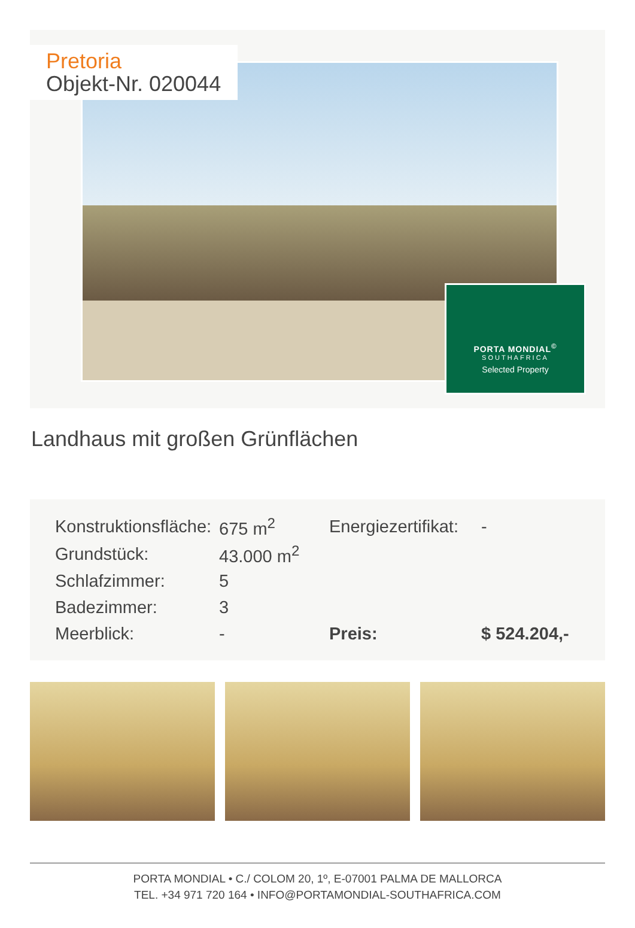Pretoria
Objekt-Nr. 020044
PORTA MONDIAL<sup>©</sup>
SOUTHAFRICA
Selected Property
Landhaus mit großen Grünflächen
| Konstruktionsfläche: | 675 m<sup>2</sup> | Energiezertifikat: | - |
| Grundstück: | 43.000 m<sup>2</sup> | | |
| Schlafzimmer: | 5 | | |
| Badezimmer: | 3 | | |
| Meerblick: | - | Preis: | $ 524.204,- |
PORTA MONDIAL • C./ COLOM 20, 1º, E-07001 PALMA DE MALLORCA
TEL. +34 971 720 164 • INFO@PORTAMONDIAL-SOUTHAFRICA.COM